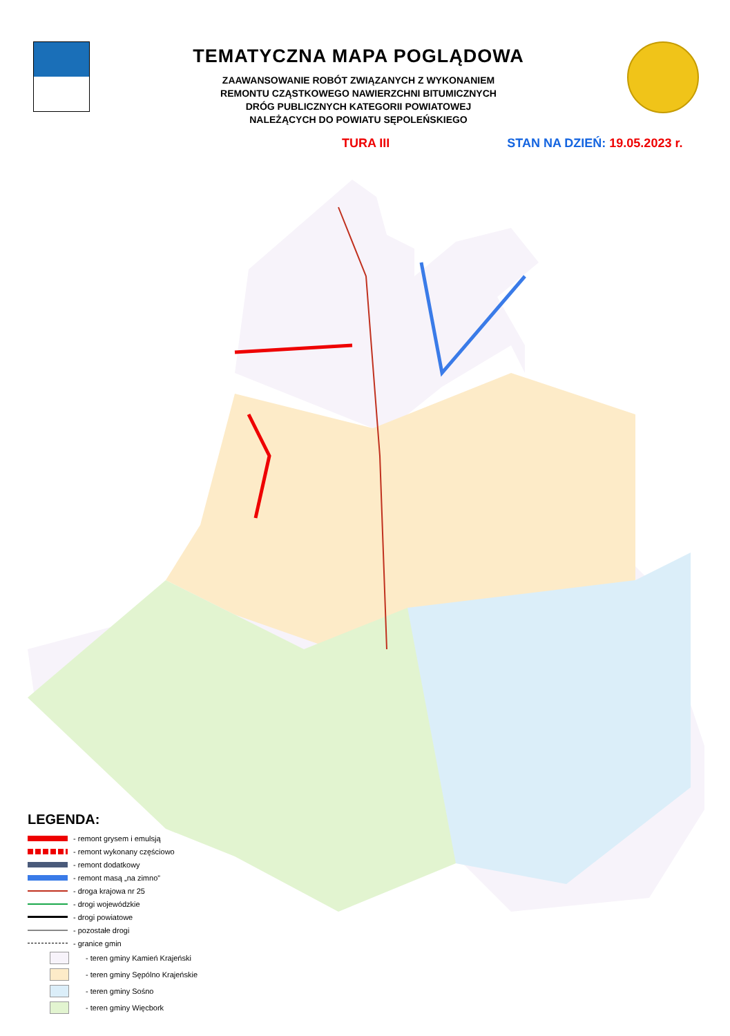TEMATYCZNA MAPA POGLĄDOWA
ZAAWANSOWANIE ROBÓT ZWIĄZANYCH Z WYKONANIEM
REMONTU CZĄSTKOWEGO NAWIERZCHNI BITUMICZNYCH
DRÓG PUBLICZNYCH KATEGORII POWIATOWEJ
NALEŻĄCYCH DO POWIATU SĘPOLEŃSKIEGO
TURA III STAN NA DZIEŃ: 19.05.2023 r.
LEGENDA:
- remont grysem i emulsją
- remont wykonany częściowo
- remont dodatkowy
- remont masą „na zimno”
- droga krajowa nr 25
- drogi wojewódzkie
- drogi powiatowe
- pozostałe drogi
- granice gmin
- teren gminy Kamień Krajeński
- teren gminy Sępólno Krajeńskie
- teren gminy Sośno
- teren gminy Więcbork